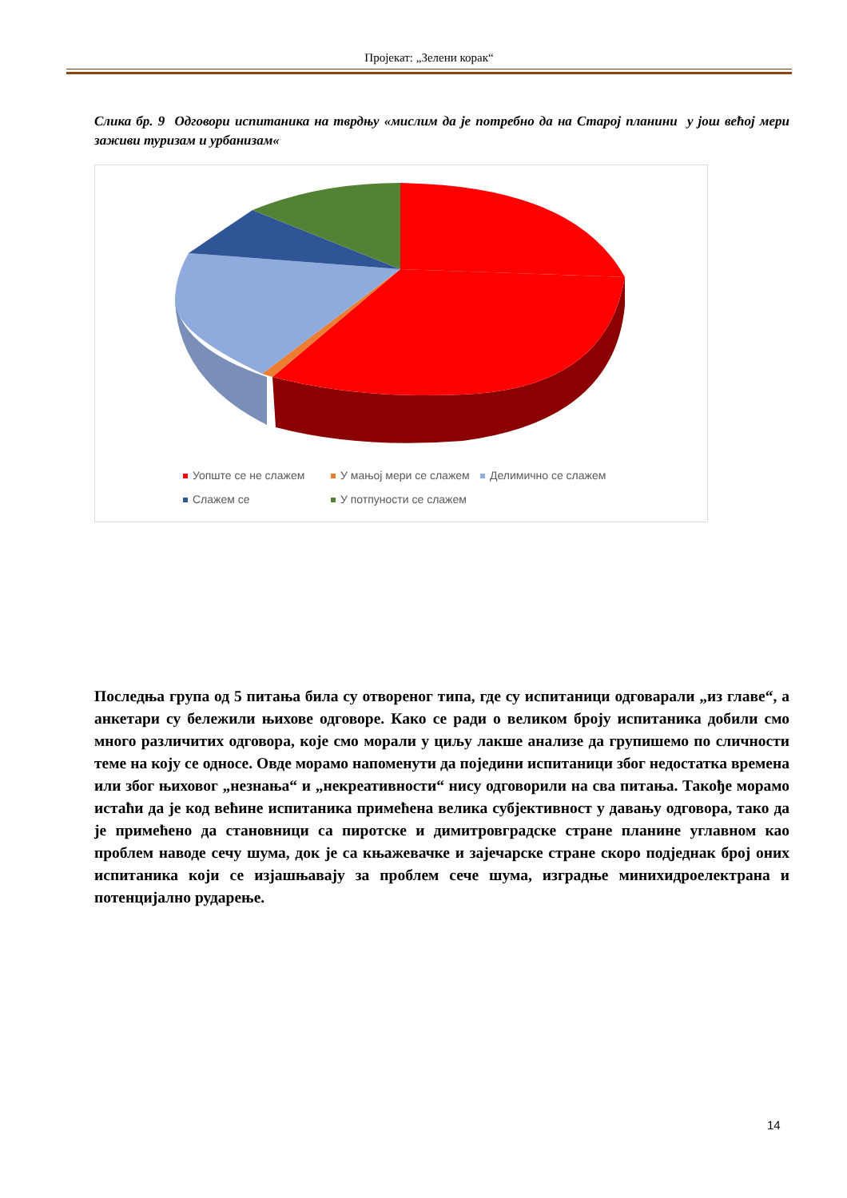Пројекат: „Зелени корак“
Слика бр. 9 Одговори испитаника на тврдњу «мислим да је потребно да на Старој планини у још већој мери заживи туризам и урбанизам«
Уопште се не слажем
У мањој мери се слажем
Делимично се слажем
Слажем се
У потпуности се слажем
Последња група од 5 питања била су отвореног типа, где су испитаници одговарали „из главе“, а анкетари су бележили њихове одговоре. Како се ради о великом броју испитаника добили смо много различитих одговора, које смо морали у циљу лакше анализе да групишемо по сличности теме на коју се односе. Овде морамо напоменути да поједини испитаници због недостатка времена или због њиховог „незнања“ и „некреативности“ нису одговорили на сва питања. Такође морамо истаћи да је код већине испитаника примећена велика субјективност у давању одговора, тако да је примећено да становници са пиротске и димитровградске стране планине углавном као проблем наводе сечу шума, док је са књажевачке и зајечарске стране скоро подједнак број оних испитаника који се изјашњавају за проблем сече шума, изградње минихидроелектрана и потенцијално рударење.
14